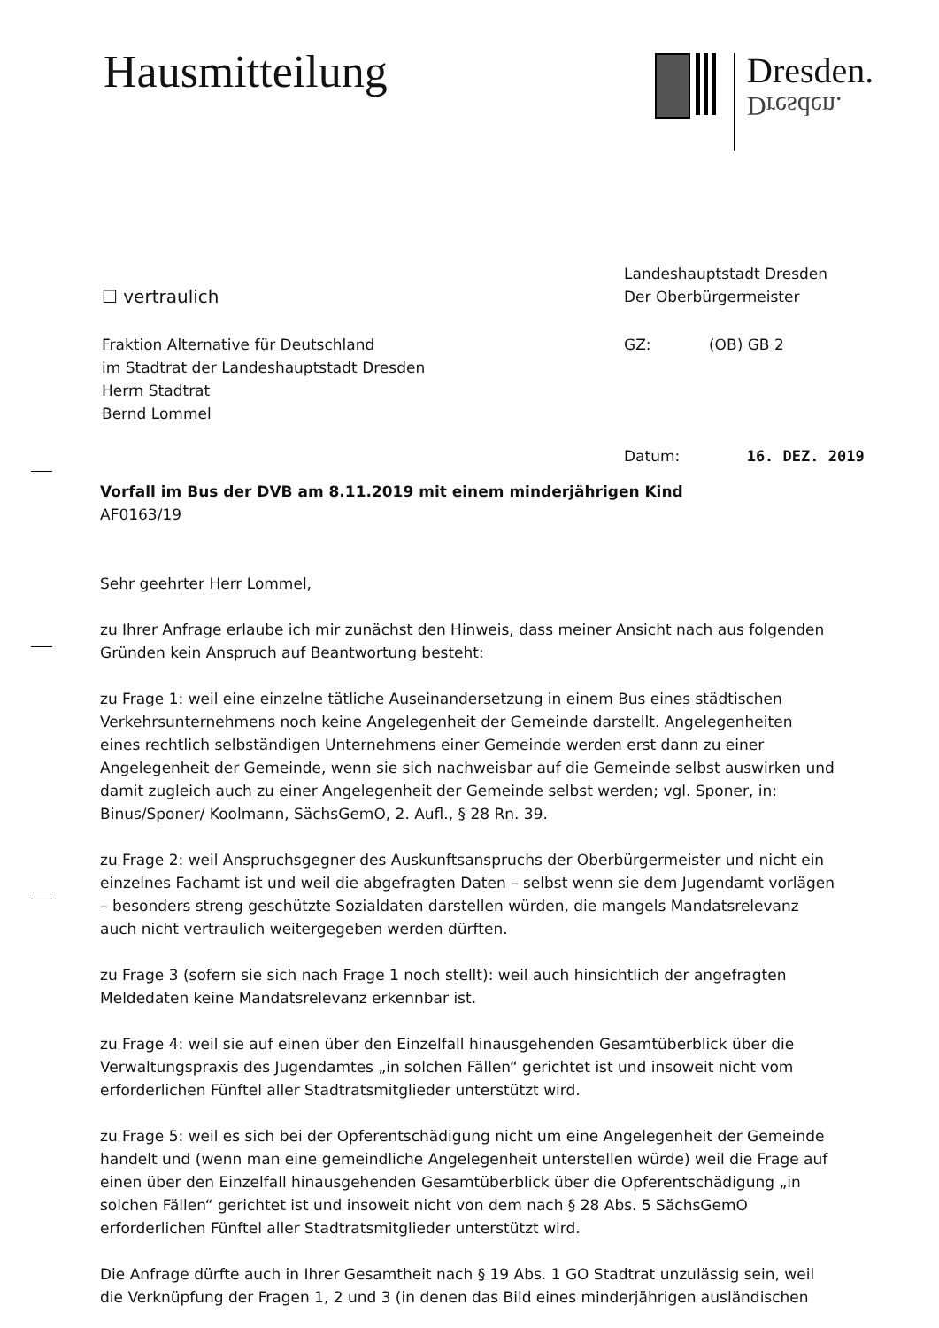Hausmitteilung
Dresden.
Dresden.
☐ vertraulich
Landeshauptstadt Dresden
Der Oberbürgermeister
Fraktion Alternative für Deutschland
im Stadtrat der Landeshauptstadt Dresden
Herrn Stadtrat
Bernd Lommel
GZ: (OB) GB 2
Datum: 16. DEZ. 2019
Vorfall im Bus der DVB am 8.11.2019 mit einem minderjährigen Kind
AF0163/19
Sehr geehrter Herr Lommel,
zu Ihrer Anfrage erlaube ich mir zunächst den Hinweis, dass meiner Ansicht nach aus folgenden Gründen kein Anspruch auf Beantwortung besteht:
zu Frage 1: weil eine einzelne tätliche Auseinandersetzung in einem Bus eines städtischen Verkehrsunternehmens noch keine Angelegenheit der Gemeinde darstellt. Angelegenheiten eines rechtlich selbständigen Unternehmens einer Gemeinde werden erst dann zu einer Angelegenheit der Gemeinde, wenn sie sich nachweisbar auf die Gemeinde selbst auswirken und damit zugleich auch zu einer Angelegenheit der Gemeinde selbst werden; vgl. Sponer, in: Binus/Sponer/ Koolmann, SächsGemO, 2. Aufl., § 28 Rn. 39.
zu Frage 2: weil Anspruchsgegner des Auskunftsanspruchs der Oberbürgermeister und nicht ein einzelnes Fachamt ist und weil die abgefragten Daten – selbst wenn sie dem Jugendamt vorlägen – besonders streng geschützte Sozialdaten darstellen würden, die mangels Mandatsrelevanz auch nicht vertraulich weitergegeben werden dürften.
zu Frage 3 (sofern sie sich nach Frage 1 noch stellt): weil auch hinsichtlich der angefragten Meldedaten keine Mandatsrelevanz erkennbar ist.
zu Frage 4: weil sie auf einen über den Einzelfall hinausgehenden Gesamtüberblick über die Verwaltungspraxis des Jugendamtes „in solchen Fällen“ gerichtet ist und insoweit nicht vom erforderlichen Fünftel aller Stadtratsmitglieder unterstützt wird.
zu Frage 5: weil es sich bei der Opferentschädigung nicht um eine Angelegenheit der Gemeinde handelt und (wenn man eine gemeindliche Angelegenheit unterstellen würde) weil die Frage auf einen über den Einzelfall hinausgehenden Gesamtüberblick über die Opferentschädigung „in solchen Fällen“ gerichtet ist und insoweit nicht von dem nach § 28 Abs. 5 SächsGemO erforderlichen Fünftel aller Stadtratsmitglieder unterstützt wird.
Die Anfrage dürfte auch in Ihrer Gesamtheit nach § 19 Abs. 1 GO Stadtrat unzulässig sein, weil die Verknüpfung der Fragen 1, 2 und 3 (in denen das Bild eines minderjährigen ausländischen